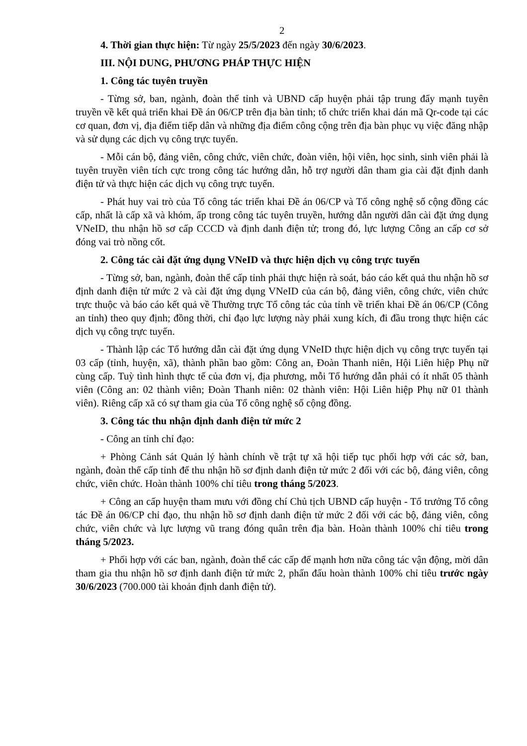2
4. Thời gian thực hiện: Từ ngày 25/5/2023 đến ngày 30/6/2023.
III. NỘI DUNG, PHƯƠNG PHÁP THỰC HIỆN
1. Công tác tuyên truyền
- Từng sở, ban, ngành, đoàn thể tỉnh và UBND cấp huyện phải tập trung đẩy mạnh tuyên truyền về kết quả triển khai Đề án 06/CP trên địa bàn tỉnh; tổ chức triển khai dán mã Qr-code tại các cơ quan, đơn vị, địa điểm tiếp dân và những địa điểm công cộng trên địa bàn phục vụ việc đăng nhập và sử dụng các dịch vụ công trực tuyến.
- Mỗi cán bộ, đảng viên, công chức, viên chức, đoàn viên, hội viên, học sinh, sinh viên phải là tuyên truyền viên tích cực trong công tác hướng dẫn, hỗ trợ người dân tham gia cài đặt định danh điện tử và thực hiện các dịch vụ công trực tuyến.
- Phát huy vai trò của Tổ công tác triển khai Đề án 06/CP và Tổ công nghệ số cộng đồng các cấp, nhất là cấp xã và khóm, ấp trong công tác tuyên truyền, hướng dẫn người dân cài đặt ứng dụng VNeID, thu nhận hồ sơ cấp CCCD và định danh điện tử; trong đó, lực lượng Công an cấp cơ sở đóng vai trò nồng cốt.
2. Công tác cài đặt ứng dụng VNeID và thực hiện dịch vụ công trực tuyến
- Từng sở, ban, ngành, đoàn thể cấp tỉnh phải thực hiện rà soát, báo cáo kết quả thu nhận hồ sơ định danh điện tử mức 2 và cài đặt ứng dụng VNeID của cán bộ, đảng viên, công chức, viên chức trực thuộc và báo cáo kết quả về Thường trực Tổ công tác của tỉnh về triển khai Đề án 06/CP (Công an tỉnh) theo quy định; đồng thời, chỉ đạo lực lượng này phải xung kích, đi đầu trong thực hiện các dịch vụ công trực tuyến.
- Thành lập các Tổ hướng dẫn cài đặt ứng dụng VNeID thực hiện dịch vụ công trực tuyến tại 03 cấp (tỉnh, huyện, xã), thành phần bao gồm: Công an, Đoàn Thanh niên, Hội Liên hiệp Phụ nữ cùng cấp. Tuỳ tình hình thực tế của đơn vị, địa phương, mỗi Tổ hướng dẫn phải có ít nhất 05 thành viên (Công an: 02 thành viên; Đoàn Thanh niên: 02 thành viên: Hội Liên hiệp Phụ nữ 01 thành viên). Riêng cấp xã có sự tham gia của Tổ công nghệ số cộng đồng.
3. Công tác thu nhận định danh điện tử mức 2
- Công an tỉnh chỉ đạo:
+ Phòng Cảnh sát Quản lý hành chính về trật tự xã hội tiếp tục phối hợp với các sở, ban, ngành, đoàn thể cấp tỉnh để thu nhận hồ sơ định danh điện tử mức 2 đối với các bộ, đảng viên, công chức, viên chức. Hoàn thành 100% chỉ tiêu trong tháng 5/2023.
+ Công an cấp huyện tham mưu với đồng chí Chủ tịch UBND cấp huyện - Tổ trưởng Tổ công tác Đề án 06/CP chỉ đạo, thu nhận hồ sơ định danh điện tử mức 2 đối với các bộ, đảng viên, công chức, viên chức và lực lượng vũ trang đóng quân trên địa bàn. Hoàn thành 100% chỉ tiêu trong tháng 5/2023.
+ Phối hợp với các ban, ngành, đoàn thể các cấp để mạnh hơn nữa công tác vận động, mời dân tham gia thu nhận hồ sơ định danh điện tử mức 2, phấn đấu hoàn thành 100% chỉ tiêu trước ngày 30/6/2023 (700.000 tài khoản định danh điện tử).